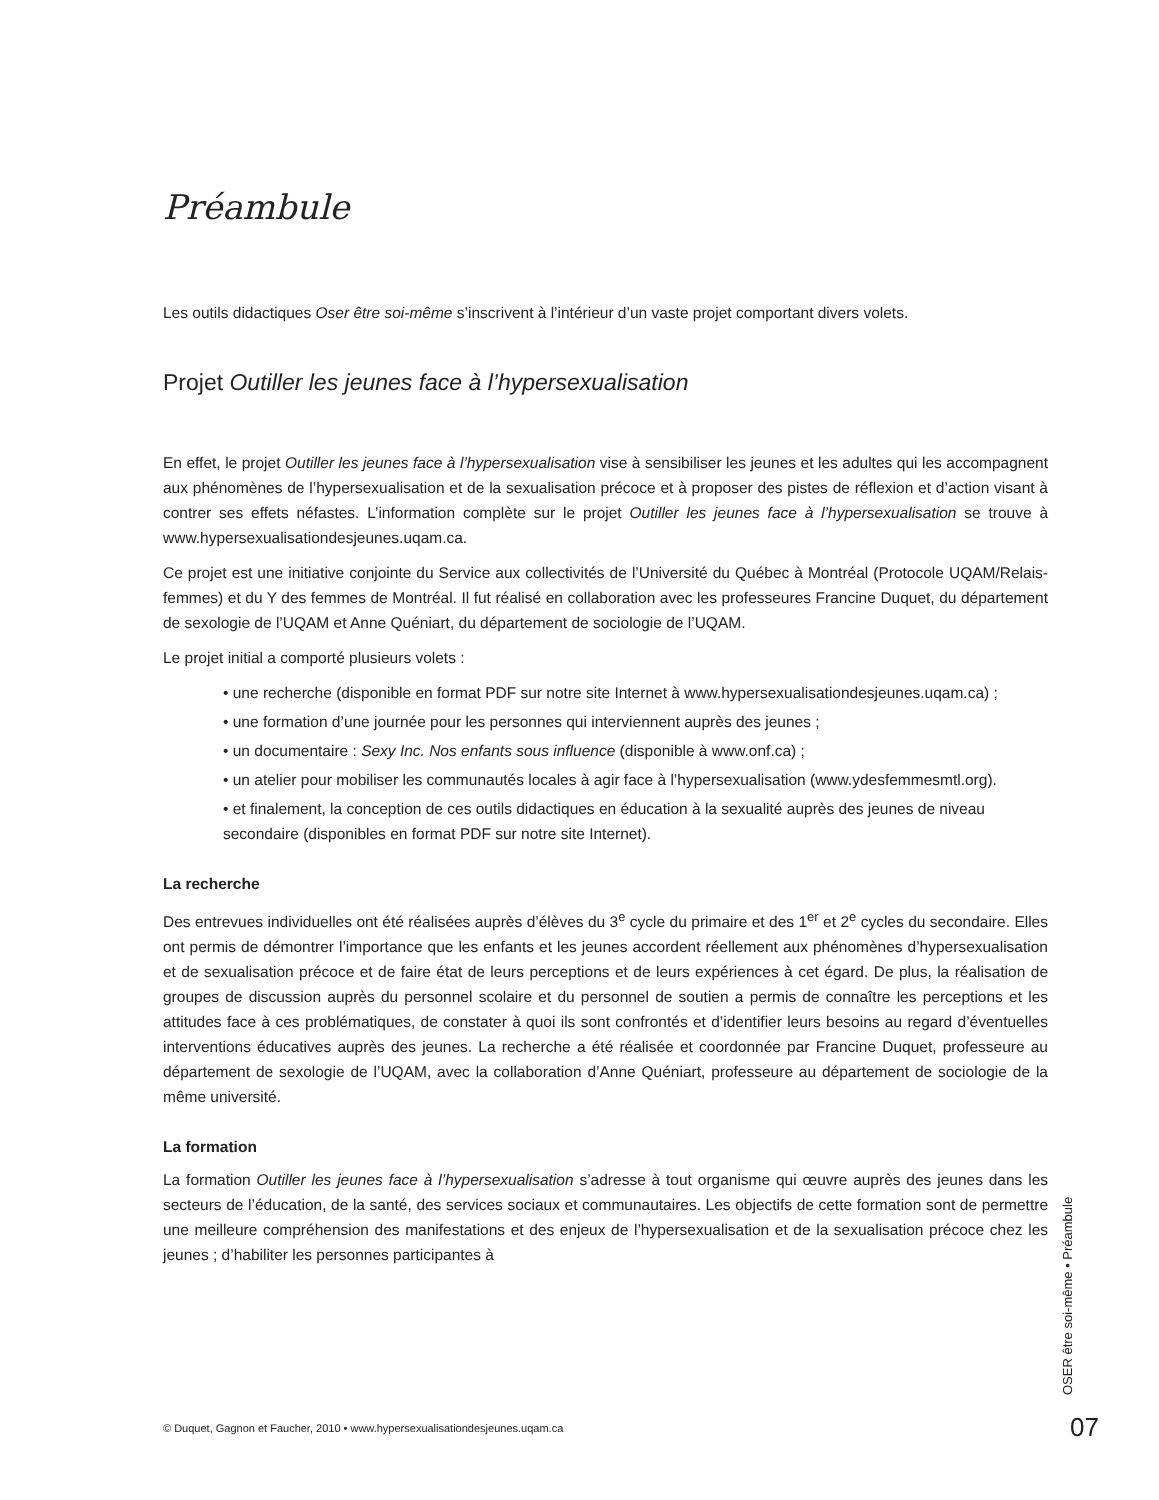Préambule
Les outils didactiques Oser être soi-même s’inscrivent à l’intérieur d’un vaste projet comportant divers volets.
Projet Outiller les jeunes face à l’hypersexualisation
En effet, le projet Outiller les jeunes face à l’hypersexualisation vise à sensibiliser les jeunes et les adultes qui les accompagnent aux phénomènes de l’hypersexualisation et de la sexualisation précoce et à proposer des pistes de réflexion et d’action visant à contrer ses effets néfastes. L’information complète sur le projet Outiller les jeunes face à l’hypersexualisation se trouve à www.hypersexualisationdesjeunes.uqam.ca.
Ce projet est une initiative conjointe du Service aux collectivités de l’Université du Québec à Montréal (Protocole UQAM/Relais-femmes) et du Y des femmes de Montréal. Il fut réalisé en collaboration avec les professeures Francine Duquet, du département de sexologie de l’UQAM et Anne Quéniart, du département de sociologie de l’UQAM.
Le projet initial a comporté plusieurs volets :
• une recherche (disponible en format PDF sur notre site Internet à www.hypersexualisationdesjeunes.uqam.ca) ;
• une formation d’une journée pour les personnes qui interviennent auprès des jeunes ;
• un documentaire : Sexy Inc. Nos enfants sous influence (disponible à www.onf.ca) ;
• un atelier pour mobiliser les communautés locales à agir face à l’hypersexualisation (www.ydesfemmesmtl.org).
• et finalement, la conception de ces outils didactiques en éducation à la sexualité auprès des jeunes de niveau secondaire (disponibles en format PDF sur notre site Internet).
La recherche
Des entrevues individuelles ont été réalisées auprès d’élèves du 3<sup>e</sup> cycle du primaire et des 1<sup>er</sup> et 2<sup>e</sup> cycles du secondaire. Elles ont permis de démontrer l’importance que les enfants et les jeunes accordent réellement aux phénomènes d’hypersexualisation et de sexualisation précoce et de faire état de leurs perceptions et de leurs expériences à cet égard. De plus, la réalisation de groupes de discussion auprès du personnel scolaire et du personnel de soutien a permis de connaître les perceptions et les attitudes face à ces problématiques, de constater à quoi ils sont confrontés et d’identifier leurs besoins au regard d’éventuelles interventions éducatives auprès des jeunes. La recherche a été réalisée et coordonnée par Francine Duquet, professeure au département de sexologie de l’UQAM, avec la collaboration d’Anne Quéniart, professeure au département de sociologie de la même université.
La formation
La formation Outiller les jeunes face à l’hypersexualisation s’adresse à tout organisme qui œuvre auprès des jeunes dans les secteurs de l’éducation, de la santé, des services sociaux et communautaires. Les objectifs de cette formation sont de permettre une meilleure compréhension des manifestations et des enjeux de l’hypersexualisation et de la sexualisation précoce chez les jeunes ; d’habiliter les personnes participantes à
OSER être soi-même • Préambule
© Duquet, Gagnon et Faucher, 2010 • www.hypersexualisationdesjeunes.uqam.ca
07